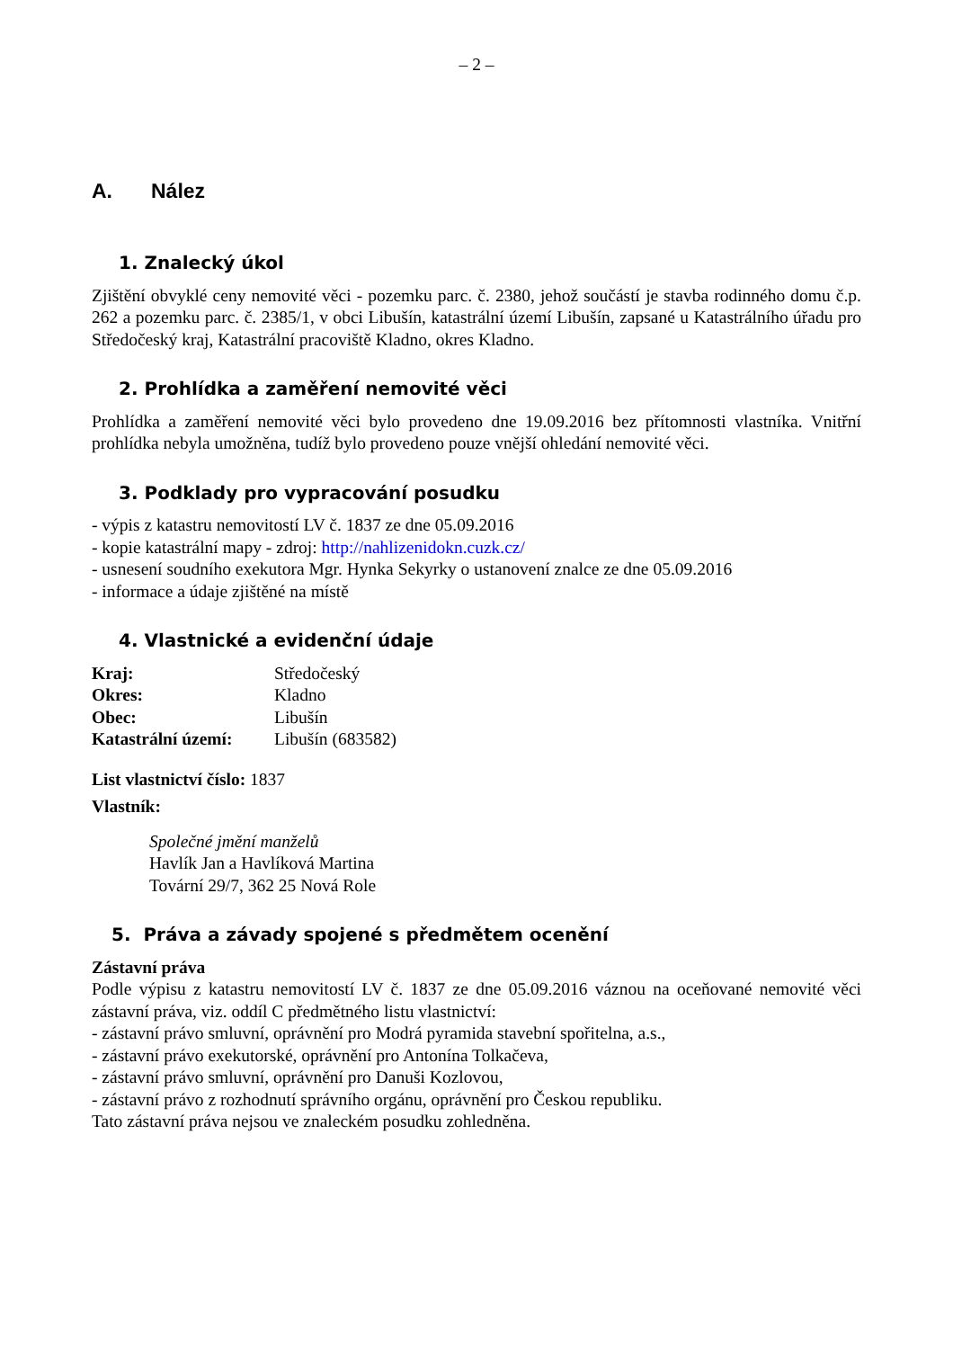– 2 –
A. Nález
1. Znalecký úkol
Zjištění obvyklé ceny nemovité věci - pozemku parc. č. 2380, jehož součástí je stavba rodinného domu č.p. 262 a pozemku parc. č. 2385/1, v obci Libušín, katastrální území Libušín, zapsané u Katastrálního úřadu pro Středočeský kraj, Katastrální pracoviště Kladno, okres Kladno.
2. Prohlídka a zaměření nemovité věci
Prohlídka a zaměření nemovité věci bylo provedeno dne 19.09.2016 bez přítomnosti vlastníka. Vnitřní prohlídka nebyla umožněna, tudíž bylo provedeno pouze vnější ohledání nemovité věci.
3. Podklady pro vypracování posudku
- výpis z katastru nemovitostí LV č. 1837 ze dne 05.09.2016
- kopie katastrální mapy - zdroj: http://nahlizenidokn.cuzk.cz/
- usnesení soudního exekutora Mgr. Hynka Sekyrky o ustanovení znalce ze dne 05.09.2016
- informace a údaje zjištěné na místě
4. Vlastnické a evidenční údaje
| Kraj: | Středočeský |
| Okres: | Kladno |
| Obec: | Libušín |
| Katastrální území: | Libušín (683582) |
List vlastnictví číslo: 1837
Vlastník:
Společné jmění manželů
Havlík Jan a Havlíková Martina
Tovární 29/7, 362 25 Nová Role
5. Práva a závady spojené s předmětem ocenění
Zástavní práva
Podle výpisu z katastru nemovitostí LV č. 1837 ze dne 05.09.2016 váznou na oceňované nemovité věci zástavní práva, viz. oddíl C předmětného listu vlastnictví:
- zástavní právo smluvní, oprávnění pro Modrá pyramida stavební spořitelna, a.s.,
- zástavní právo exekutorské, oprávnění pro Antonína Tolkačeva,
- zástavní právo smluvní, oprávnění pro Danuši Kozlovou,
- zástavní právo z rozhodnutí správního orgánu, oprávnění pro Českou republiku.
Tato zástavní práva nejsou ve znaleckém posudku zohledněna.